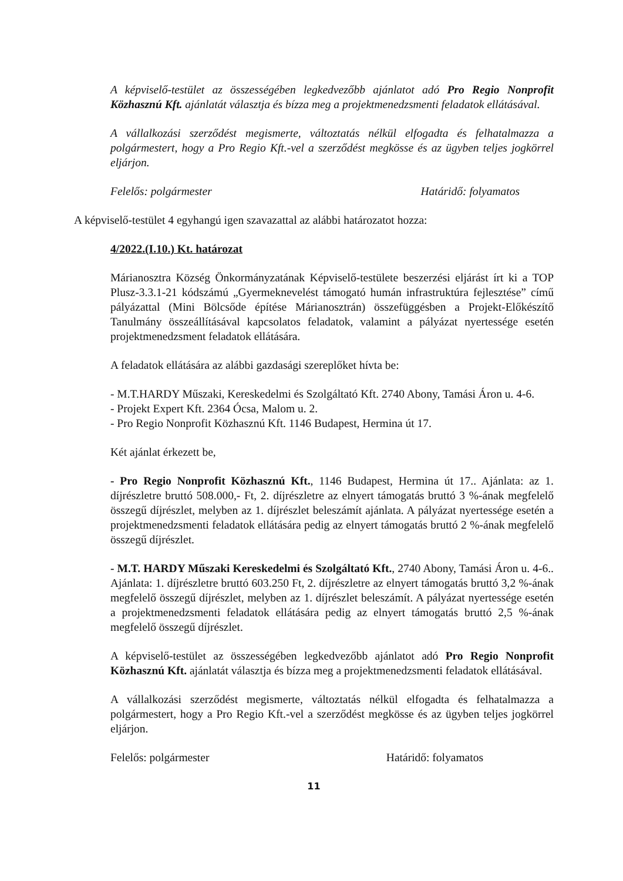A képviselő-testület az összességében legkedvezőbb ajánlatot adó Pro Regio Nonprofit Közhasznú Kft. ajánlatát választja és bízza meg a projektmenedzsmenti feladatok ellátásával.
A vállalkozási szerződést megismerte, változtatás nélkül elfogadta és felhatalmazza a polgármestert, hogy a Pro Regio Kft.-vel a szerződést megkösse és az ügyben teljes jogkörrel eljárjon.
Felelős: polgármester Határidő: folyamatos
A képviselő-testület 4 egyhangú igen szavazattal az alábbi határozatot hozza:
4/2022.(I.10.) Kt. határozat
Márianosztra Község Önkormányzatának Képviselő-testülete beszerzési eljárást írt ki a TOP Plusz-3.3.1-21 kódszámú „Gyermeknevelést támogató humán infrastruktúra fejlesztése” című pályázattal (Mini Bölcsőde építése Márianosztrán) összefüggésben a Projekt-Előkészítő Tanulmány összeállításával kapcsolatos feladatok, valamint a pályázat nyertessége esetén projektmenedzsment feladatok ellátására.
A feladatok ellátására az alábbi gazdasági szereplőket hívta be:
- M.T.HARDY Műszaki, Kereskedelmi és Szolgáltató Kft. 2740 Abony, Tamási Áron u. 4-6.
- Projekt Expert Kft. 2364 Ócsa, Malom u. 2.
- Pro Regio Nonprofit Közhasznú Kft. 1146 Budapest, Hermina út 17.
Két ajánlat érkezett be,
- Pro Regio Nonprofit Közhasznú Kft., 1146 Budapest, Hermina út 17.. Ajánlata: az 1. díjrészletre bruttó 508.000,- Ft, 2. díjrészletre az elnyert támogatás bruttó 3 %-ának megfelelő összegű díjrészlet, melyben az 1. díjrészlet beleszámít ajánlata. A pályázat nyertessége esetén a projektmenedzsmenti feladatok ellátására pedig az elnyert támogatás bruttó 2 %-ának megfelelő összegű díjrészlet.
- M.T. HARDY Műszaki Kereskedelmi és Szolgáltató Kft., 2740 Abony, Tamási Áron u. 4-6.. Ajánlata: 1. díjrészletre bruttó 603.250 Ft, 2. díjrészletre az elnyert támogatás bruttó 3,2 %-ának megfelelő összegű díjrészlet, melyben az 1. díjrészlet beleszámít. A pályázat nyertessége esetén a projektmenedzsmenti feladatok ellátására pedig az elnyert támogatás bruttó 2,5 %-ának megfelelő összegű díjrészlet.
A képviselő-testület az összességében legkedvezőbb ajánlatot adó Pro Regio Nonprofit Közhasznú Kft. ajánlatát választja és bízza meg a projektmenedzsmenti feladatok ellátásával.
A vállalkozási szerződést megismerte, változtatás nélkül elfogadta és felhatalmazza a polgármestert, hogy a Pro Regio Kft.-vel a szerződést megkösse és az ügyben teljes jogkörrel eljárjon.
Felelős: polgármester Határidő: folyamatos
11